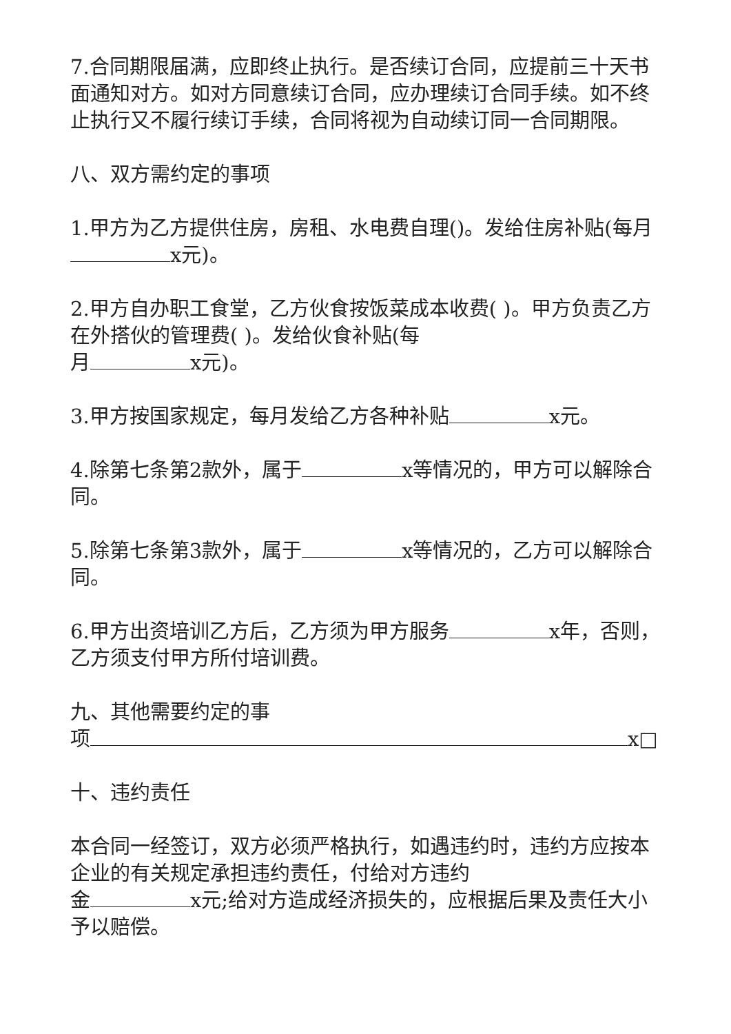7.合同期限届满，应即终止执行。是否续订合同，应提前三十天书面通知对方。如对方同意续订合同，应办理续订合同手续。如不终止执行又不履行续订手续，合同将视为自动续订同一合同期限。
八、双方需约定的事项
1.甲方为乙方提供住房，房租、水电费自理()。发给住房补贴(每月 x元)。
2.甲方自办职工食堂，乙方伙食按饭菜成本收费( )。甲方负责乙方在外搭伙的管理费( )。发给伙食补贴(每
月 x元)。
3.甲方按国家规定，每月发给乙方各种补贴 x元。
4.除第七条第2款外，属于 x等情况的，甲方可以解除合同。
5.除第七条第3款外，属于 x等情况的，乙方可以解除合同。
6.甲方出资培训乙方后，乙方须为甲方服务 x年，否则，乙方须支付甲方所付培训费。
九、其他需要约定的事
项 x□
十、违约责任
本合同一经签订，双方必须严格执行，如遇违约时，违约方应按本企业的有关规定承担违约责任，付给对方违约
金 x元;给对方造成经济损失的，应根据后果及责任大小予以赔偿。